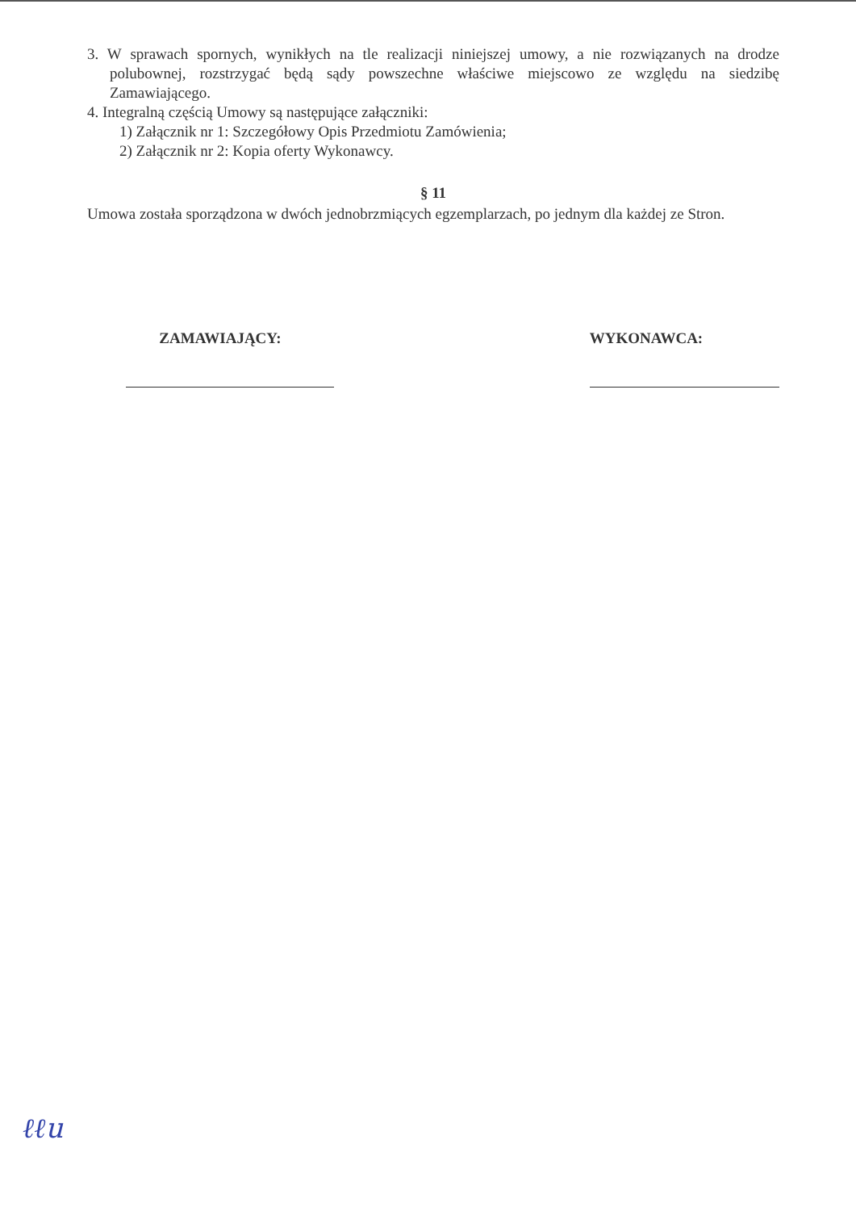3. W sprawach spornych, wynikłych na tle realizacji niniejszej umowy, a nie rozwiązanych na drodze polubownej, rozstrzygać będą sądy powszechne właściwe miejscowo ze względu na siedzibę Zamawiającego.
4. Integralną częścią Umowy są następujące załączniki:
1) Załącznik nr 1: Szczegółowy Opis Przedmiotu Zamówienia;
2) Załącznik nr 2: Kopia oferty Wykonawcy.
§ 11
Umowa została sporządzona w dwóch jednobrzmiących egzemplarzach, po jednym dla każdej ze Stron.
ZAMAWIAJĄCY: WYKONAWCA:
ℓℓu